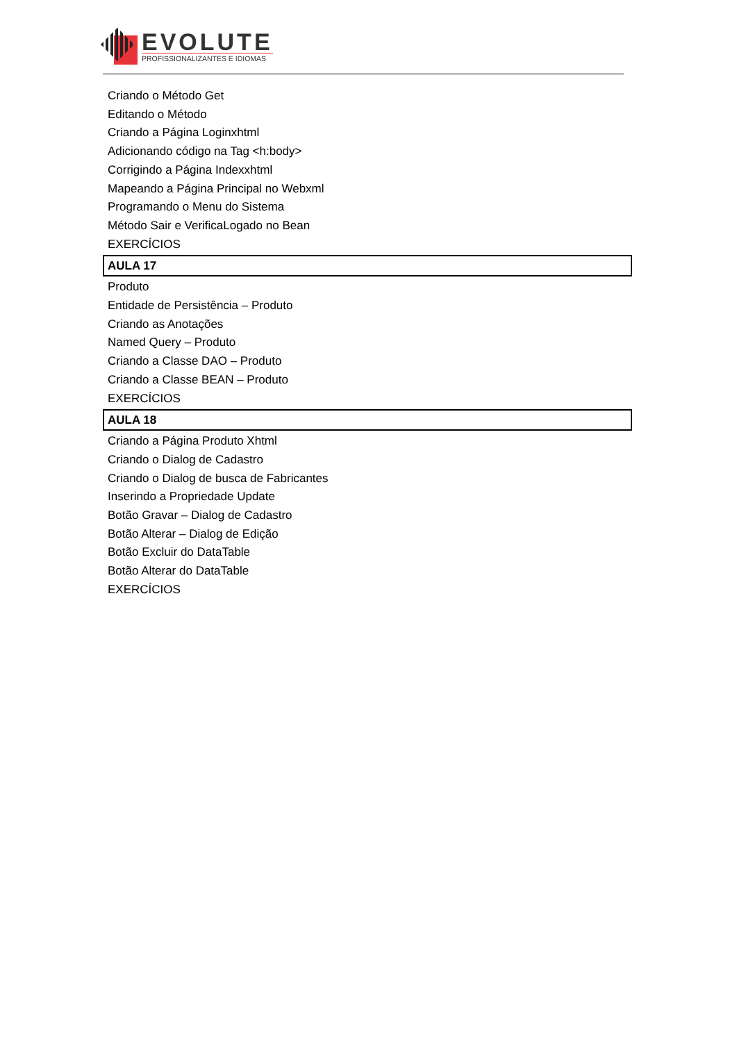EVOLUTE
PROFISSIONALIZANTES E IDIOMAS
Criando o Método Get
Editando o Método
Criando a Página Loginxhtml
Adicionando código na Tag <h:body>
Corrigindo a Página Indexxhtml
Mapeando a Página Principal no Webxml
Programando o Menu do Sistema
Método Sair e VerificaLogado no Bean
EXERCÍCIOS
AULA 17
Produto
Entidade de Persistência – Produto
Criando as Anotações
Named Query – Produto
Criando a Classe DAO – Produto
Criando a Classe BEAN – Produto
EXERCÍCIOS
AULA 18
Criando a Página Produto Xhtml
Criando o Dialog de Cadastro
Criando o Dialog de busca de Fabricantes
Inserindo a Propriedade Update
Botão Gravar – Dialog de Cadastro
Botão Alterar – Dialog de Edição
Botão Excluir do DataTable
Botão Alterar do DataTable
EXERCÍCIOS